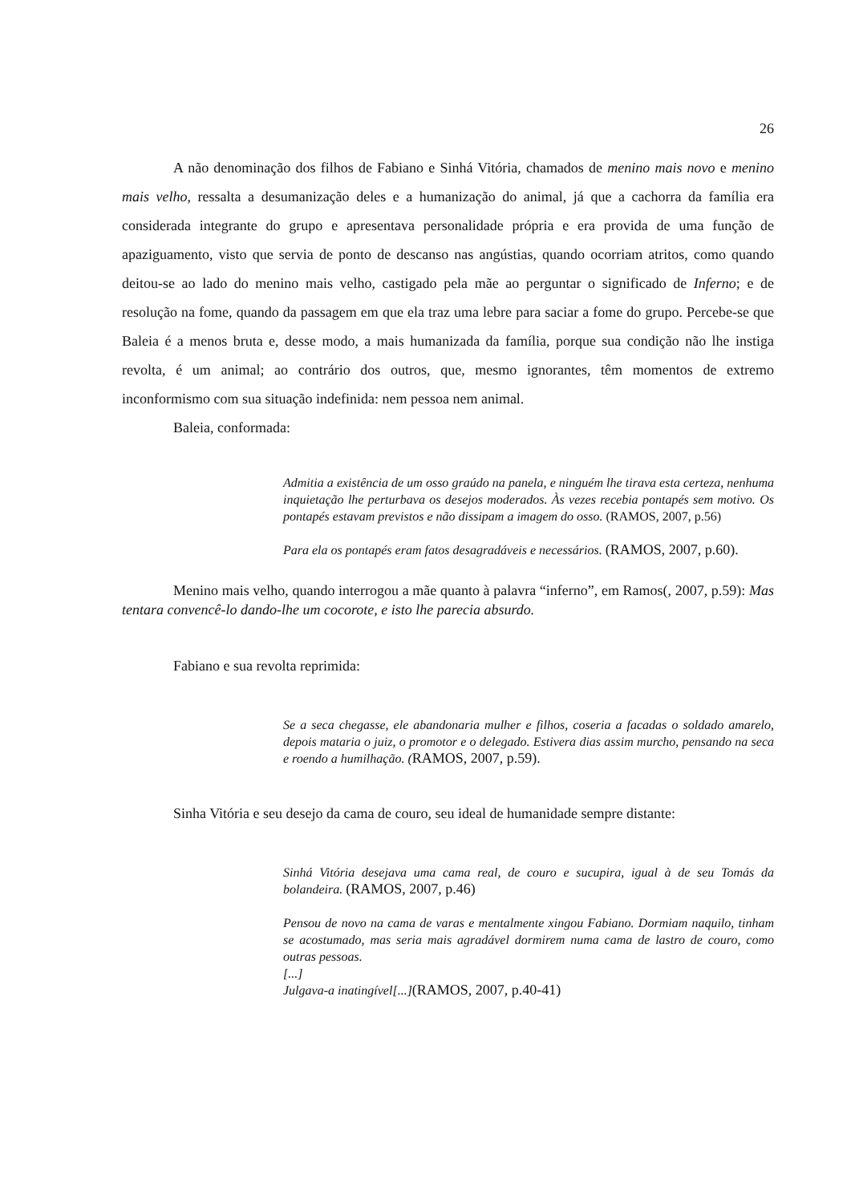26
A não denominação dos filhos de Fabiano e Sinhá Vitória, chamados de menino mais novo e menino mais velho, ressalta a desumanização deles e a humanização do animal, já que a cachorra da família era considerada integrante do grupo e apresentava personalidade própria e era provida de uma função de apaziguamento, visto que servia de ponto de descanso nas angústias, quando ocorriam atritos, como quando deitou-se ao lado do menino mais velho, castigado pela mãe ao perguntar o significado de Inferno; e de resolução na fome, quando da passagem em que ela traz uma lebre para saciar a fome do grupo. Percebe-se que Baleia é a menos bruta e, desse modo, a mais humanizada da família, porque sua condição não lhe instiga revolta, é um animal; ao contrário dos outros, que, mesmo ignorantes, têm momentos de extremo inconformismo com sua situação indefinida: nem pessoa nem animal.
Baleia, conformada:
Admitia a existência de um osso graúdo na panela, e ninguém lhe tirava esta certeza, nenhuma inquietação lhe perturbava os desejos moderados. Às vezes recebia pontapés sem motivo. Os pontapés estavam previstos e não dissipam a imagem do osso. (RAMOS, 2007, p.56)
Para ela os pontapés eram fatos desagradáveis e necessários. (RAMOS, 2007, p.60).
Menino mais velho, quando interrogou a mãe quanto à palavra “inferno”, em Ramos(, 2007, p.59): Mas tentara convencê-lo dando-lhe um cocorote, e isto lhe parecia absurdo.
Fabiano e sua revolta reprimida:
Se a seca chegasse, ele abandonaria mulher e filhos, coseria a facadas o soldado amarelo, depois mataria o juiz, o promotor e o delegado. Estivera dias assim murcho, pensando na seca e roendo a humilhação. (RAMOS, 2007, p.59).
Sinha Vitória e seu desejo da cama de couro, seu ideal de humanidade sempre distante:
Sinhá Vitória desejava uma cama real, de couro e sucupira, igual à de seu Tomás da bolandeira. (RAMOS, 2007, p.46)
Pensou de novo na cama de varas e mentalmente xingou Fabiano. Dormiam naquilo, tinham se acostumado, mas seria mais agradável dormirem numa cama de lastro de couro, como outras pessoas.
[...]
Julgava-a inatingível[...](RAMOS, 2007, p.40-41)